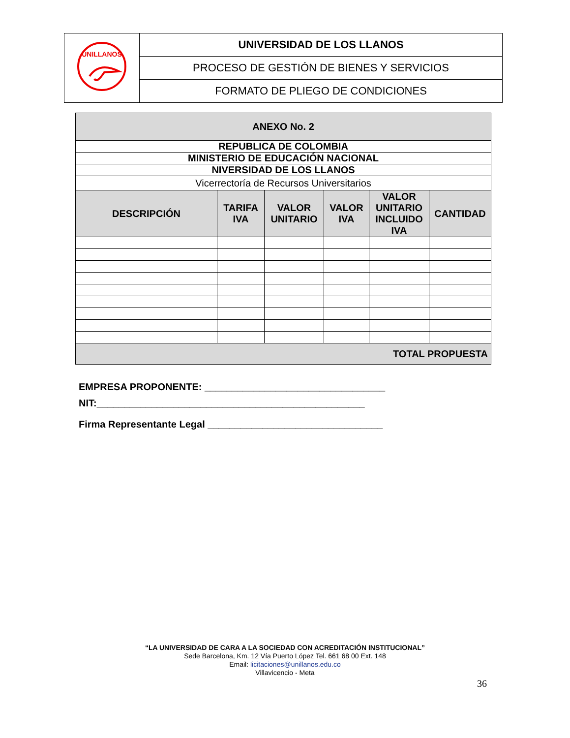| UNILLANOS | UNIVERSIDAD DE LOS LLANOS |
| | PROCESO DE GESTIÓN DE BIENES Y SERVICIOS |
| | FORMATO DE PLIEGO DE CONDICIONES |
| ANEXO No. 2 | | | | | |
| REPUBLICA DE COLOMBIA | | | | | |
| MINISTERIO DE EDUCACIÓN NACIONAL | | | | | |
| NIVERSIDAD DE LOS LLANOS | | | | | |
| Vicerrectoría de Recursos Universitarios | | | | | |
| DESCRIPCIÓN | TARIFA IVA | VALOR UNITARIO | VALOR IVA | VALOR UNITARIO INCLUIDO IVA | CANTIDAD |
| TOTAL PROPUESTA | | | | | |
EMPRESA PROPONENTE: _________________________________
NIT:_________________________________________________
Firma Representante Legal ________________________________
“LA UNIVERSIDAD DE CARA A LA SOCIEDAD CON ACREDITACIÓN INSTITUCIONAL”
Sede Barcelona, Km. 12 Vía Puerto López Tel. 661 68 00 Ext. 148
Email: licitaciones@unillanos.edu.co
Villavicencio - Meta
36